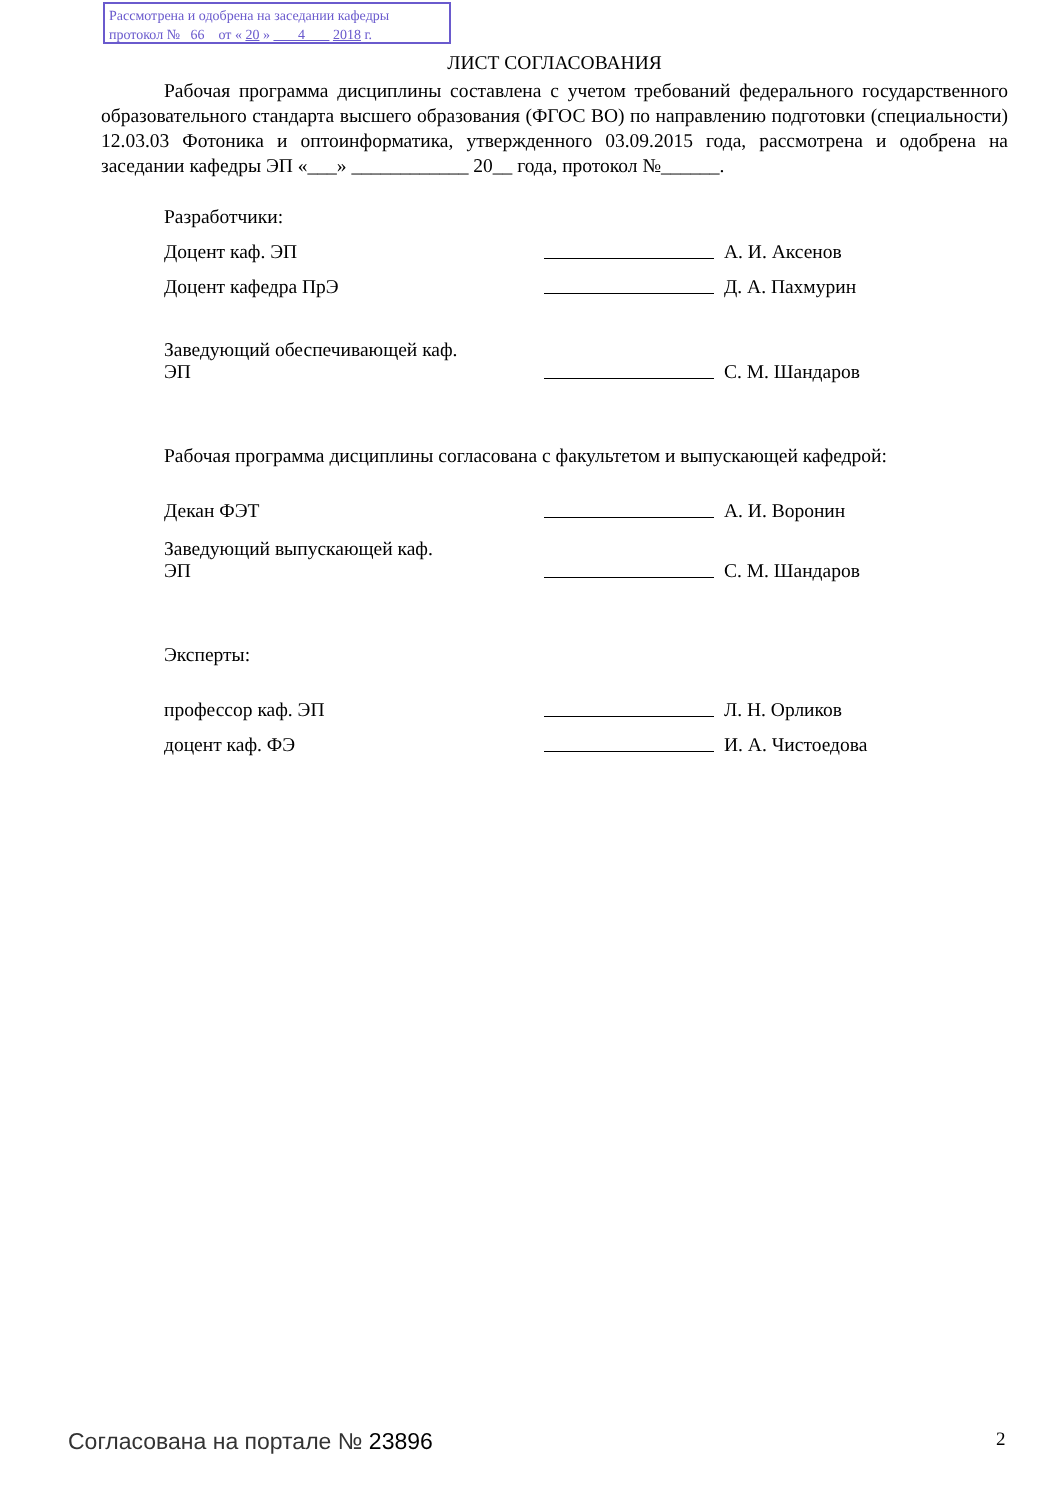Рассмотрена и одобрена на заседании кафедры
протокол № 66 от « 20 » 4 2018 г.
ЛИСТ СОГЛАСОВАНИЯ
Рабочая программа дисциплины составлена с учетом требований федерального государственного образовательного стандарта высшего образования (ФГОС ВО) по направлению подготовки (специальности) 12.03.03 Фотоника и оптоинформатика, утвержденного 03.09.2015 года, рассмотрена и одобрена на заседании кафедры ЭП «___» ____________ 20__ года, протокол №______.
Разработчики:
Доцент каф. ЭП А. И. Аксенов
Доцент кафедра ПрЭ Д. А. Пахмурин
Заведующий обеспечивающей каф.
ЭП С. М. Шандаров
Рабочая программа дисциплины согласована с факультетом и выпускающей кафедрой:
Декан ФЭТ А. И. Воронин
Заведующий выпускающей каф.
ЭП С. М. Шандаров
Эксперты:
профессор каф. ЭП Л. Н. Орликов
доцент каф. ФЭ И. А. Чистоедова
Согласована на портале № 23896 2